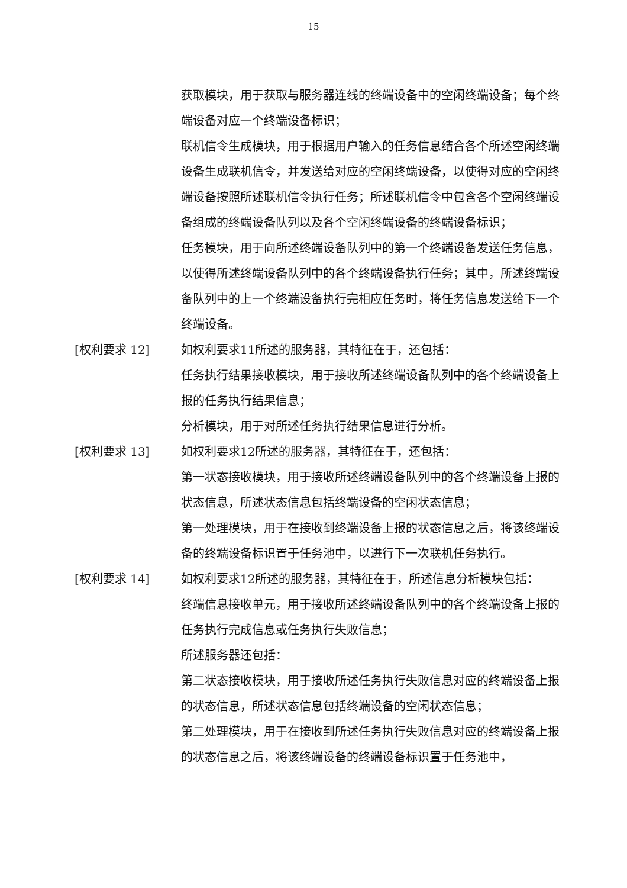15
获取模块，用于获取与服务器连线的终端设备中的空闲终端设备；每个终端设备对应一个终端设备标识；
联机信令生成模块，用于根据用户输入的任务信息结合各个所述空闲终端设备生成联机信令，并发送给对应的空闲终端设备，以使得对应的空闲终端设备按照所述联机信令执行任务；所述联机信令中包含各个空闲终端设备组成的终端设备队列以及各个空闲终端设备的终端设备标识；
任务模块，用于向所述终端设备队列中的第一个终端设备发送任务信息，以使得所述终端设备队列中的各个终端设备执行任务；其中，所述终端设备队列中的上一个终端设备执行完相应任务时，将任务信息发送给下一个终端设备。
[权利要求 12] 如权利要求11所述的服务器，其特征在于，还包括：
任务执行结果接收模块，用于接收所述终端设备队列中的各个终端设备上报的任务执行结果信息；
分析模块，用于对所述任务执行结果信息进行分析。
[权利要求 13] 如权利要求12所述的服务器，其特征在于，还包括：
第一状态接收模块，用于接收所述终端设备队列中的各个终端设备上报的状态信息，所述状态信息包括终端设备的空闲状态信息；
第一处理模块，用于在接收到终端设备上报的状态信息之后，将该终端设备的终端设备标识置于任务池中，以进行下一次联机任务执行。
[权利要求 14] 如权利要求12所述的服务器，其特征在于，所述信息分析模块包括：
终端信息接收单元，用于接收所述终端设备队列中的各个终端设备上报的任务执行完成信息或任务执行失败信息；
所述服务器还包括：
第二状态接收模块，用于接收所述任务执行失败信息对应的终端设备上报的状态信息，所述状态信息包括终端设备的空闲状态信息；
第二处理模块，用于在接收到所述任务执行失败信息对应的终端设备上报的状态信息之后，将该终端设备的终端设备标识置于任务池中，